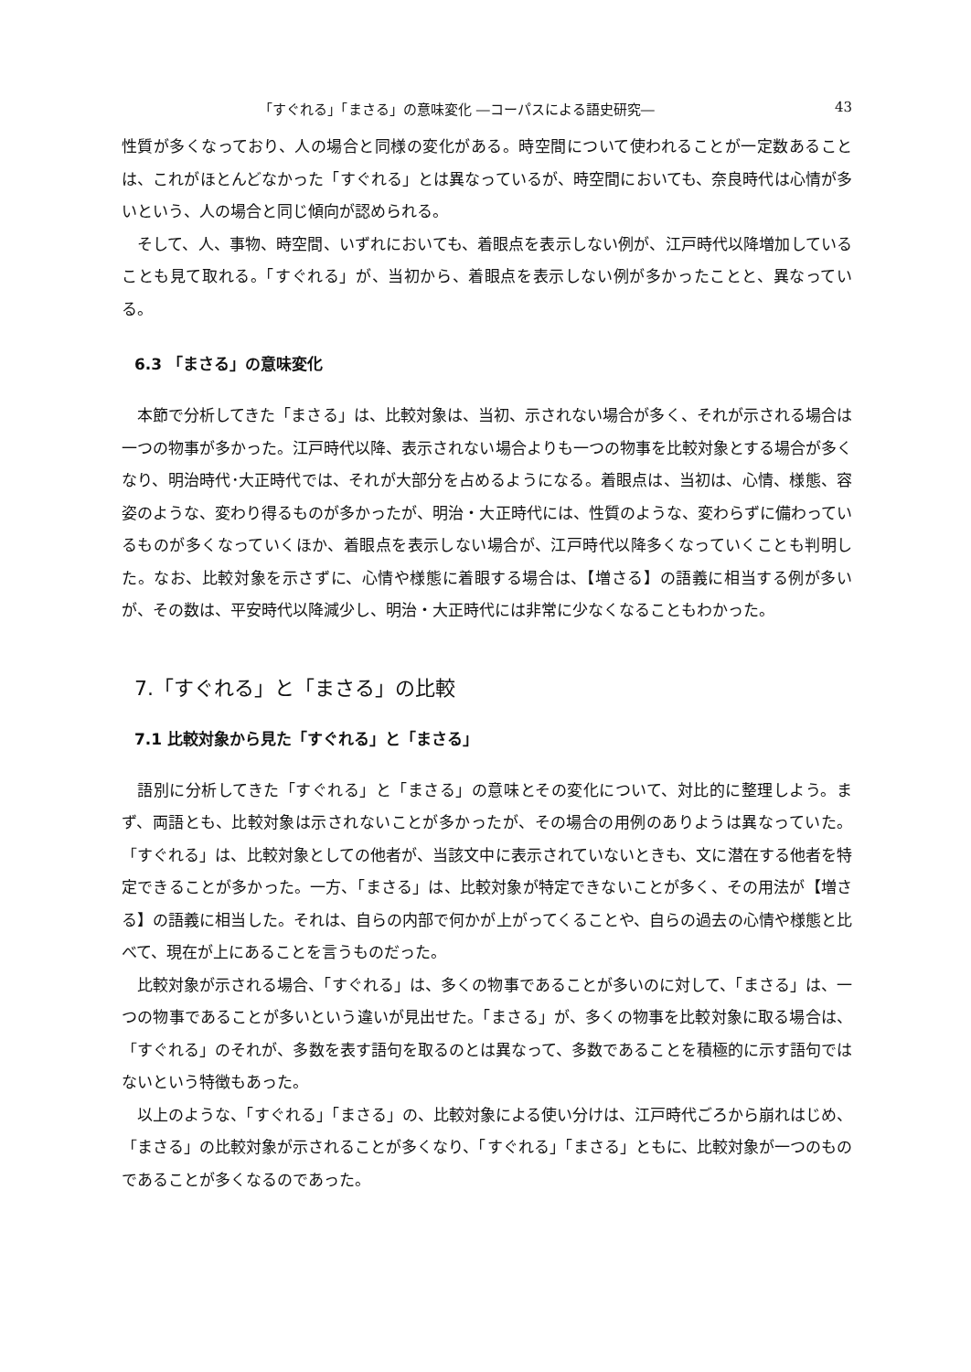「すぐれる」「まさる」の意味変化 ―コーパスによる語史研究― 43
性質が多くなっており、人の場合と同様の変化がある。時空間について使われることが一定数あることは、これがほとんどなかった「すぐれる」とは異なっているが、時空間においても、奈良時代は心情が多いという、人の場合と同じ傾向が認められる。
そして、人、事物、時空間、いずれにおいても、着眼点を表示しない例が、江戸時代以降増加していることも見て取れる。「すぐれる」が、当初から、着眼点を表示しない例が多かったことと、異なっている。
6.3 「まさる」の意味変化
本節で分析してきた「まさる」は、比較対象は、当初、示されない場合が多く、それが示される場合は一つの物事が多かった。江戸時代以降、表示されない場合よりも一つの物事を比較対象とする場合が多くなり、明治時代･大正時代では、それが大部分を占めるようになる。着眼点は、当初は、心情、様態、容姿のような、変わり得るものが多かったが、明治・大正時代には、性質のような、変わらずに備わっているものが多くなっていくほか、着眼点を表示しない場合が、江戸時代以降多くなっていくことも判明した。なお、比較対象を示さずに、心情や様態に着眼する場合は、【増さる】の語義に相当する例が多いが、その数は、平安時代以降減少し、明治・大正時代には非常に少なくなることもわかった。
7.「すぐれる」と「まさる」の比較
7.1 比較対象から見た「すぐれる」と「まさる」
語別に分析してきた「すぐれる」と「まさる」の意味とその変化について、対比的に整理しよう。まず、両語とも、比較対象は示されないことが多かったが、その場合の用例のありようは異なっていた。「すぐれる」は、比較対象としての他者が、当該文中に表示されていないときも、文に潜在する他者を特定できることが多かった。一方、「まさる」は、比較対象が特定できないことが多く、その用法が【増さる】の語義に相当した。それは、自らの内部で何かが上がってくることや、自らの過去の心情や様態と比べて、現在が上にあることを言うものだった。
比較対象が示される場合、「すぐれる」は、多くの物事であることが多いのに対して、「まさる」は、一つの物事であることが多いという違いが見出せた。「まさる」が、多くの物事を比較対象に取る場合は、「すぐれる」のそれが、多数を表す語句を取るのとは異なって、多数であることを積極的に示す語句ではないという特徴もあった。
以上のような、「すぐれる」「まさる」の、比較対象による使い分けは、江戸時代ごろから崩れはじめ、「まさる」の比較対象が示されることが多くなり、「すぐれる」「まさる」ともに、比較対象が一つのものであることが多くなるのであった。